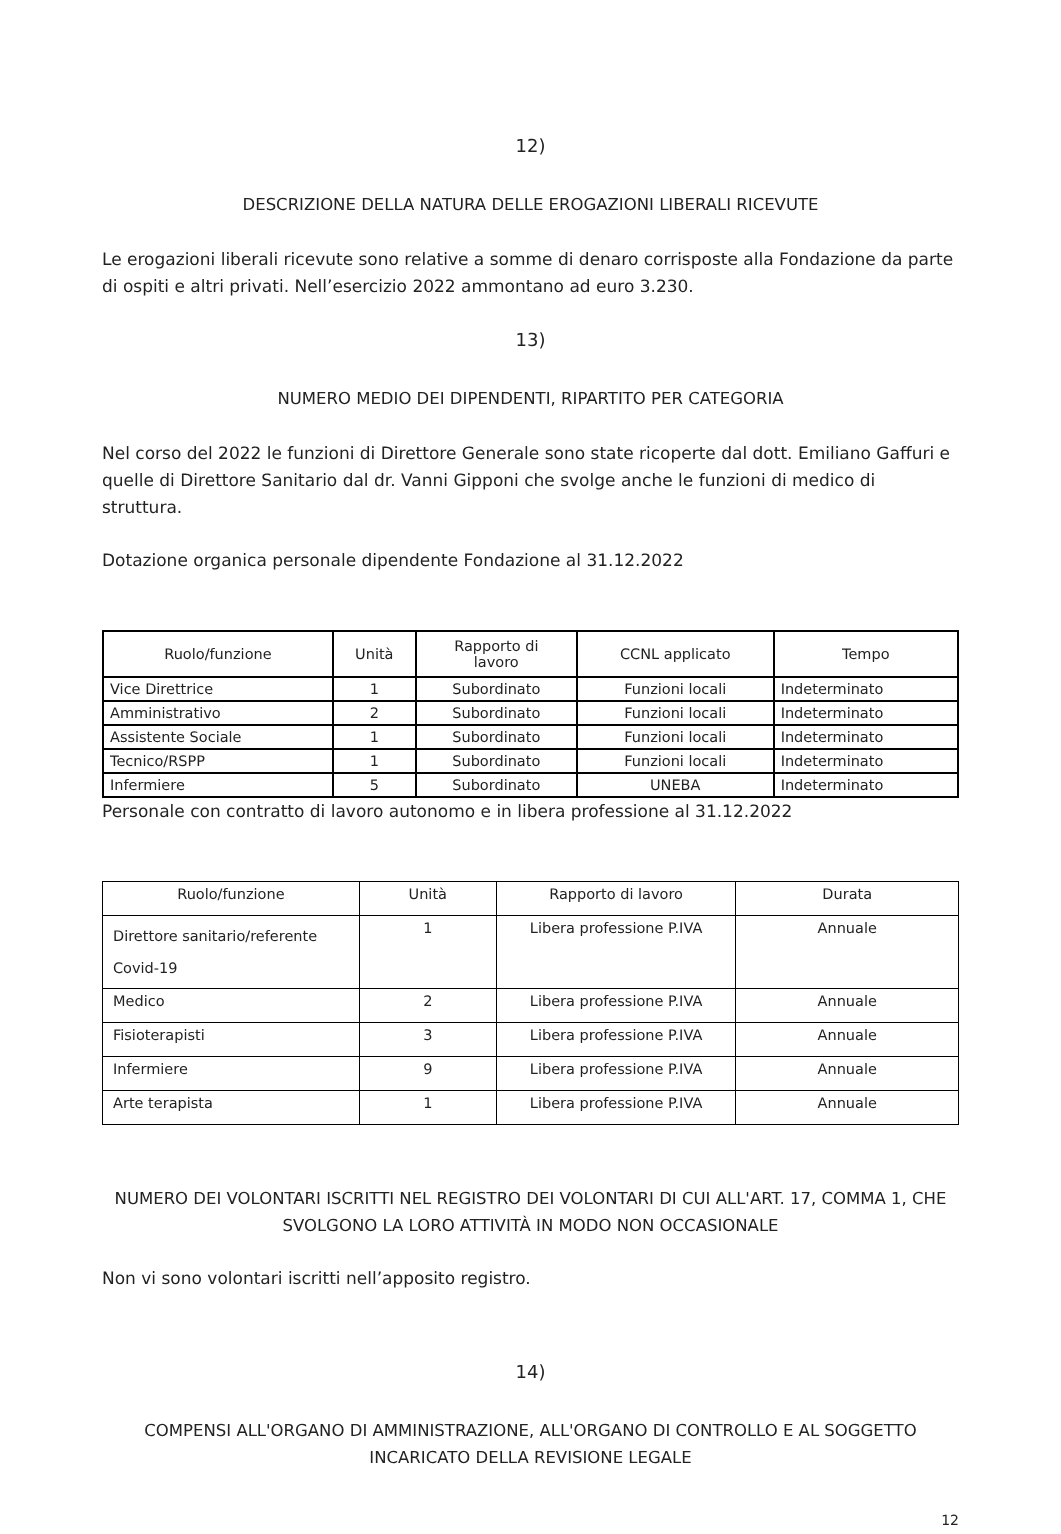12)
DESCRIZIONE DELLA NATURA DELLE EROGAZIONI LIBERALI RICEVUTE
Le erogazioni liberali ricevute sono relative a somme di denaro corrisposte alla Fondazione da parte di ospiti e altri privati. Nell’esercizio 2022 ammontano ad euro 3.230.
13)
NUMERO MEDIO DEI DIPENDENTI, RIPARTITO PER CATEGORIA
Nel corso del 2022 le funzioni di Direttore Generale sono state ricoperte dal dott. Emiliano Gaffuri e quelle di Direttore Sanitario dal dr. Vanni Gipponi che svolge anche le funzioni di medico di struttura.
Dotazione organica personale dipendente Fondazione al 31.12.2022
| Ruolo/funzione | Unità | Rapporto di lavoro | CCNL applicato | Tempo |
| --- | --- | --- | --- | --- |
| Vice Direttrice | 1 | Subordinato | Funzioni locali | Indeterminato |
| Amministrativo | 2 | Subordinato | Funzioni locali | Indeterminato |
| Assistente Sociale | 1 | Subordinato | Funzioni locali | Indeterminato |
| Tecnico/RSPP | 1 | Subordinato | Funzioni locali | Indeterminato |
| Infermiere | 5 | Subordinato | UNEBA | Indeterminato |
Personale con contratto di lavoro autonomo e in libera professione al 31.12.2022
| Ruolo/funzione | Unità | Rapporto di lavoro | Durata |
| --- | --- | --- | --- |
| Direttore sanitario/referente Covid-19 | 1 | Libera professione P.IVA | Annuale |
| Medico | 2 | Libera professione P.IVA | Annuale |
| Fisioterapisti | 3 | Libera professione P.IVA | Annuale |
| Infermiere | 9 | Libera professione P.IVA | Annuale |
| Arte terapista | 1 | Libera professione P.IVA | Annuale |
NUMERO DEI VOLONTARI ISCRITTI NEL REGISTRO DEI VOLONTARI DI CUI ALL'ART. 17, COMMA 1, CHE SVOLGONO LA LORO ATTIVITÀ IN MODO NON OCCASIONALE
Non vi sono volontari iscritti nell’apposito registro.
14)
COMPENSI ALL'ORGANO DI AMMINISTRAZIONE, ALL'ORGANO DI CONTROLLO E AL SOGGETTO INCARICATO DELLA REVISIONE LEGALE
12